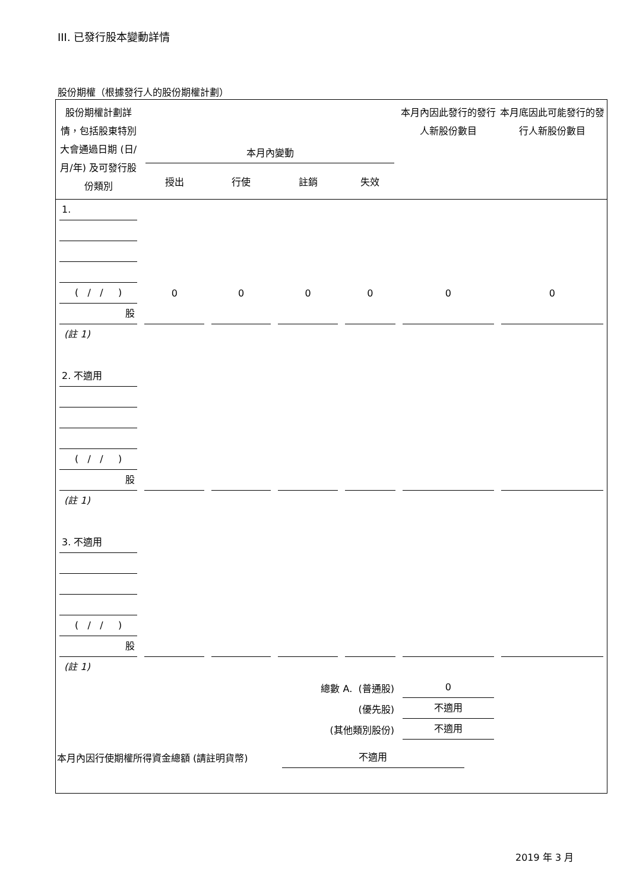III. 已發行股本變動詳情
股份期權（根據發行人的股份期權計劃）
| 股份期權計劃詳情，包括股東特別大會通過日期 (日/月/年) 及可發行股份類別 | 本月內變動 | | | | 本月內因此發行的發行人新股份數目 | 本月底因此可能發行的發行人新股份數目 |
| | 授出 | 行使 | 註銷 | 失效 | | |
| 1. ( / / ) 股 | 0 | 0 | 0 | 0 | 0 | 0 |
| (註 1) | | | | | | |
| 2. 不適用 ( / / ) 股 | | | | | | |
| (註 1) | | | | | | |
| 3. 不適用 ( / / ) 股 | | | | | | |
| (註 1) | | | | | | |
| 總數 A. (普通股) | | | | | 0 | |
| (優先股) | | | | | 不適用 | |
| (其他類別股份) | | | | | 不適用 | |
| 本月內因行使期權所得資金總額 (請註明貨幣) | | | | 不適用 | | |
2019 年 3 月